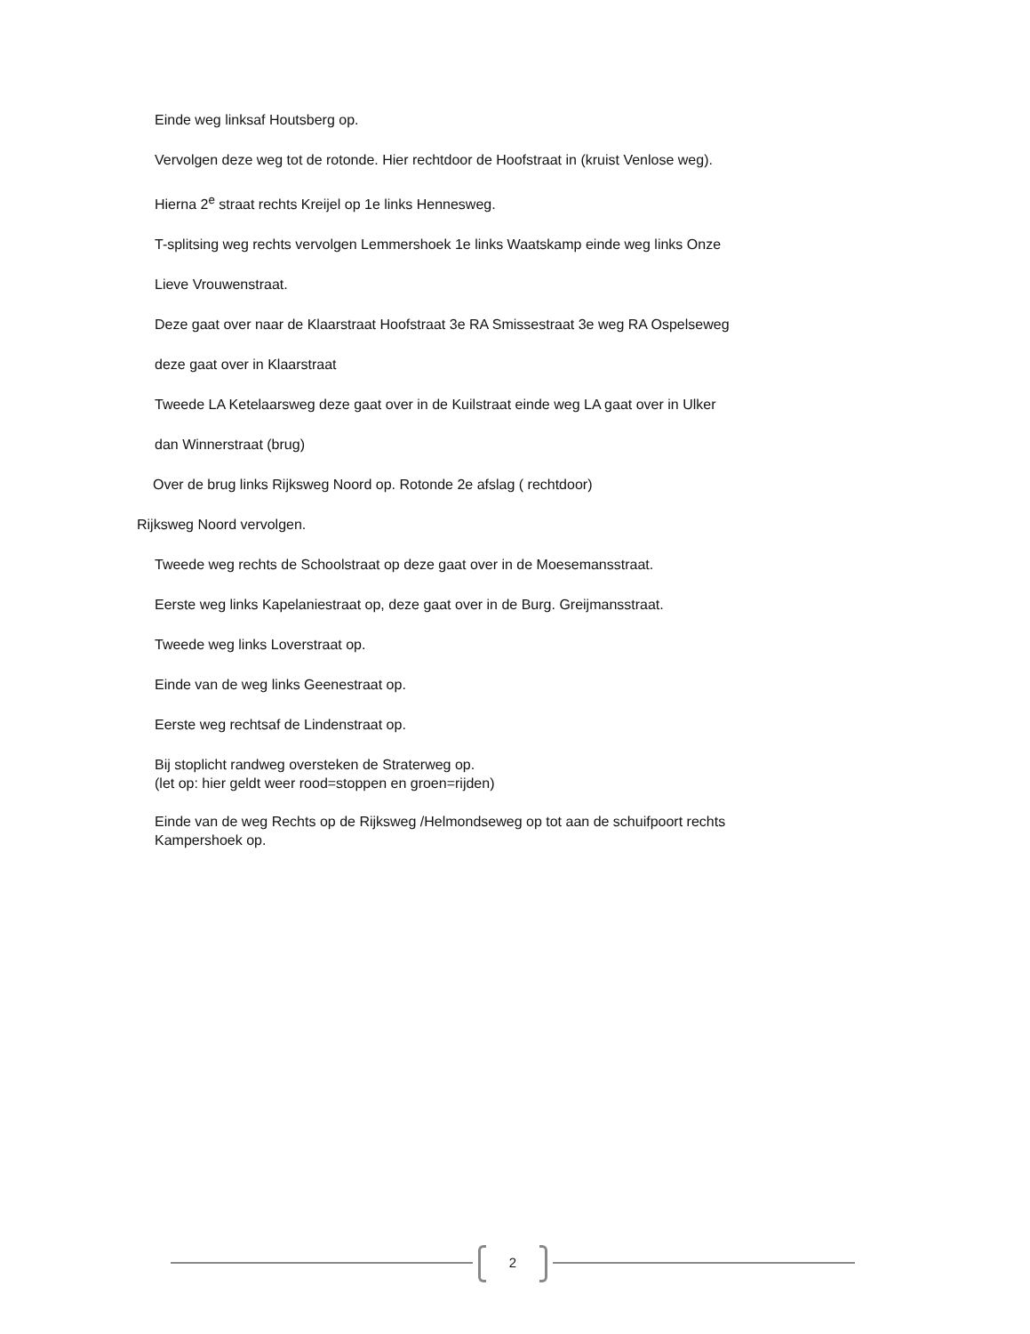Einde weg linksaf Houtsberg op.
Vervolgen deze weg tot de rotonde. Hier rechtdoor de Hoofstraat in (kruist Venlose weg).
Hierna 2<sup>e</sup> straat rechts Kreijel op 1e links Hennesweg.
T-splitsing weg rechts vervolgen Lemmershoek 1e links Waatskamp einde weg links Onze
Lieve Vrouwenstraat.
Deze gaat over naar de Klaarstraat Hoofstraat 3e RA Smissestraat 3e weg RA Ospelseweg
deze gaat over in Klaarstraat
Tweede LA Ketelaarsweg deze gaat over in de Kuilstraat einde weg LA gaat over in Ulker
dan Winnerstraat (brug)
Over de brug links Rijksweg Noord op. Rotonde 2e afslag ( rechtdoor)
Rijksweg Noord vervolgen.
Tweede weg rechts de Schoolstraat op deze gaat over in de Moesemansstraat.
Eerste weg links Kapelaniestraat op, deze gaat over in de Burg. Greijmansstraat.
Tweede weg links Loverstraat op.
Einde van de weg links Geenestraat op.
Eerste weg rechtsaf de Lindenstraat op.
Bij stoplicht randweg oversteken de Straterweg op.
(let op: hier geldt weer rood=stoppen en groen=rijden)
Einde van de weg Rechts op de Rijksweg /Helmondseweg op tot aan de schuifpoort rechts
Kampershoek op.
2